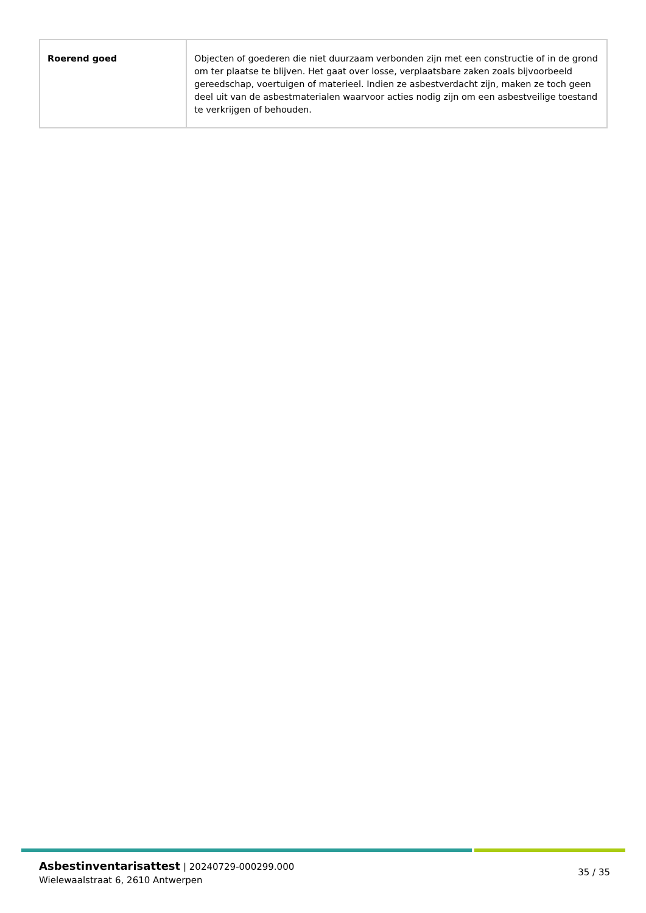| Roerend goed | Objecten of goederen die niet duurzaam verbonden zijn met een constructie of in de grond om ter plaatse te blijven. Het gaat over losse, verplaatsbare zaken zoals bijvoorbeeld gereedschap, voertuigen of materieel. Indien ze asbestverdacht zijn, maken ze toch geen deel uit van de asbestmaterialen waarvoor acties nodig zijn om een asbestveilige toestand te verkrijgen of behouden. |
Asbestinventarisattest | 20240729-000299.000
Wielewaalstraat 6, 2610 Antwerpen
35 / 35